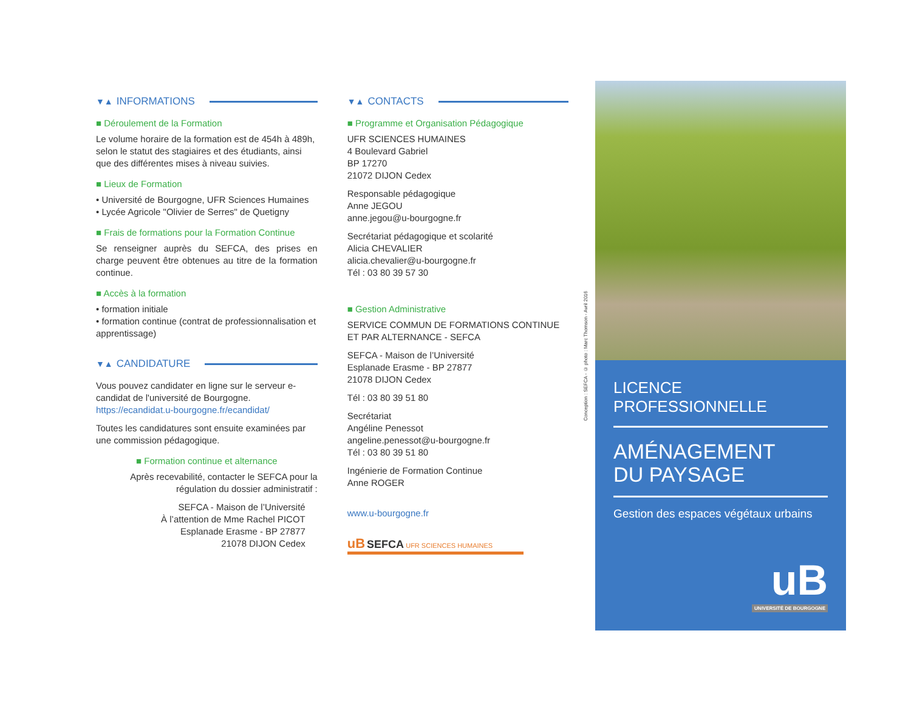▼▲ INFORMATIONS
■ Déroulement de la Formation
Le volume horaire de la formation est de 454h à 489h, selon le statut des stagiaires et des étudiants, ainsi que des différentes mises à niveau suivies.
■ Lieux de Formation
• Université de Bourgogne, UFR Sciences Humaines
• Lycée Agricole "Olivier de Serres" de Quetigny
■ Frais de formations pour la Formation Continue
Se renseigner auprès du SEFCA, des prises en charge peuvent être obtenues au titre de la formation continue.
■ Accès à la formation
• formation initiale
• formation continue (contrat de professionnalisation et apprentissage)
▼▲ CANDIDATURE
Vous pouvez candidater en ligne sur le serveur e-candidat de l'université de Bourgogne.
https://ecandidat.u-bourgogne.fr/ecandidat/
Toutes les candidatures sont ensuite examinées par une commission pédagogique.
■ Formation continue et alternance
Après recevabilité, contacter le SEFCA pour la régulation du dossier administratif :
SEFCA - Maison de l’Université
À l’attention de Mme Rachel PICOT
Esplanade Erasme - BP 27877
21078 DIJON Cedex
▼▲ CONTACTS
■ Programme et Organisation Pédagogique
UFR SCIENCES HUMAINES
4 Boulevard Gabriel
BP 17270
21072 DIJON Cedex
Responsable pédagogique
Anne JEGOU
anne.jegou@u-bourgogne.fr
Secrétariat pédagogique et scolarité
Alicia CHEVALIER
alicia.chevalier@u-bourgogne.fr
Tél : 03 80 39 57 30
■ Gestion Administrative
SERVICE COMMUN DE FORMATIONS CONTINUE ET PAR ALTERNANCE - SEFCA
SEFCA - Maison de l’Université
Esplanade Erasme - BP 27877
21078 DIJON Cedex
Tél : 03 80 39 51 80
Secrétariat
Angéline Penessot
angeline.penessot@u-bourgogne.fr
Tél : 03 80 39 51 80
Ingénierie de Formation Continue
Anne ROGER
www.u-bourgogne.fr
uB SEFCA UFR SCIENCES HUMAINES
Conception : SEFCA - © photo : Marc Thomson - Avril 2016
LICENCE PROFESSIONNELLE
AMÉNAGEMENT
DU PAYSAGE
Gestion des espaces végétaux urbains
uB
UNIVERSITÉ DE BOURGOGNE